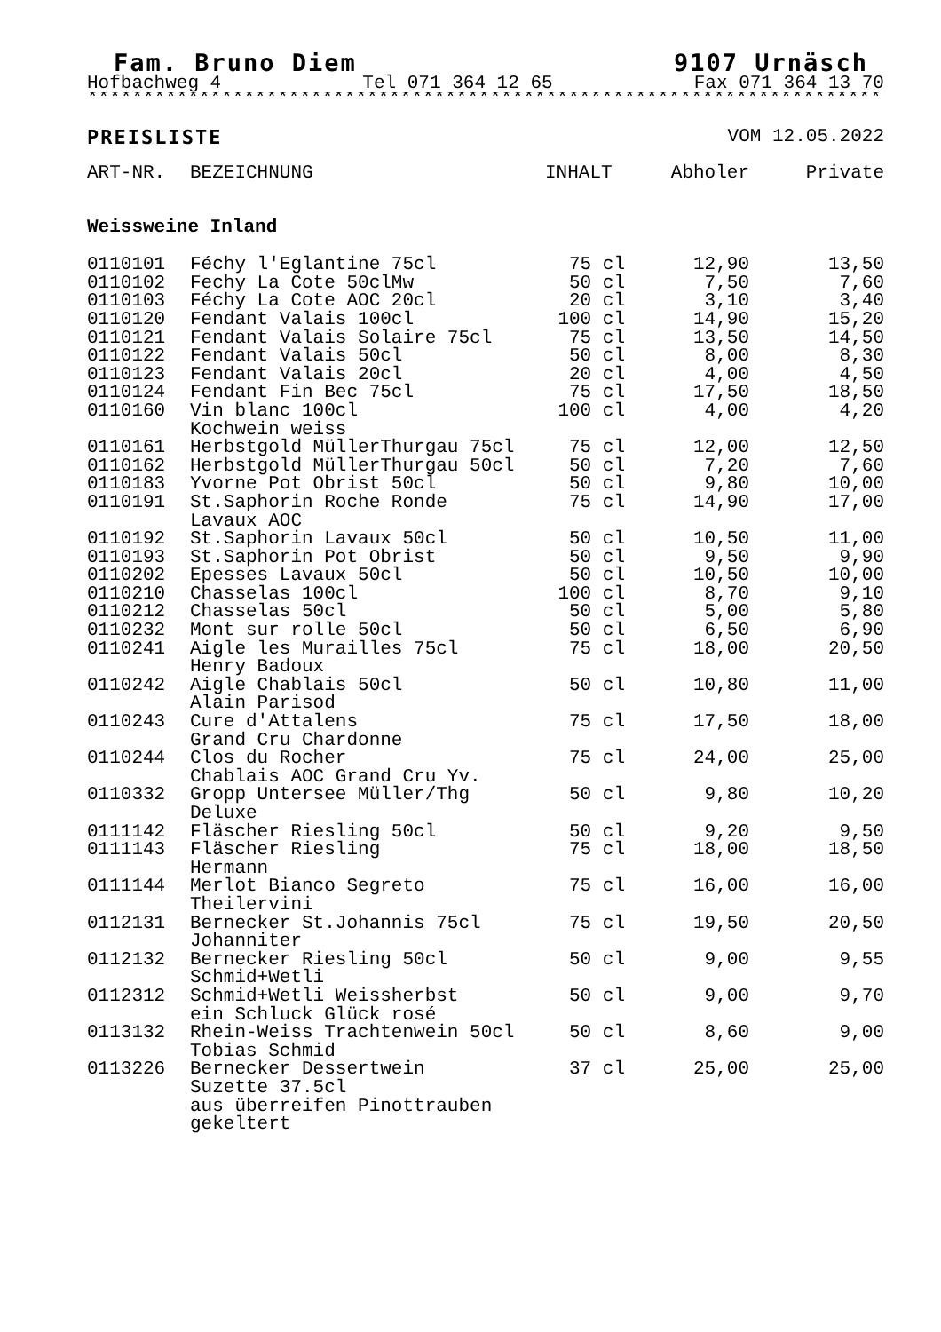Fam. Bruno Diem 9107 Urnäsch
Hofbachweg 4 Tel 071 364 12 65 Fax 071 364 13 70
*****************************************************************************
PREISLISTE VOM 12.05.2022
| ART-NR. | BEZEICHNUNG | INHALT | Abholer | Private |
| --- | --- | --- | --- | --- |
| Weissweine Inland | | | | |
| 0110101 | Féchy l'Eglantine 75cl | 75 cl | 12,90 | 13,50 |
| 0110102 | Fechy La Cote 50clMw | 50 cl | 7,50 | 7,60 |
| 0110103 | Féchy La Cote AOC 20cl | 20 cl | 3,10 | 3,40 |
| 0110120 | Fendant Valais 100cl | 100 cl | 14,90 | 15,20 |
| 0110121 | Fendant Valais Solaire 75cl | 75 cl | 13,50 | 14,50 |
| 0110122 | Fendant Valais 50cl | 50 cl | 8,00 | 8,30 |
| 0110123 | Fendant Valais 20cl | 20 cl | 4,00 | 4,50 |
| 0110124 | Fendant Fin Bec 75cl | 75 cl | 17,50 | 18,50 |
| 0110160 | Vin blanc 100cl Kochwein weiss | 100 cl | 4,00 | 4,20 |
| 0110161 | Herbstgold MüllerThurgau 75cl | 75 cl | 12,00 | 12,50 |
| 0110162 | Herbstgold MüllerThurgau 50cl | 50 cl | 7,20 | 7,60 |
| 0110183 | Yvorne Pot Obrist 50cl | 50 cl | 9,80 | 10,00 |
| 0110191 | St.Saphorin Roche Ronde Lavaux AOC | 75 cl | 14,90 | 17,00 |
| 0110192 | St.Saphorin Lavaux 50cl | 50 cl | 10,50 | 11,00 |
| 0110193 | St.Saphorin Pot Obrist | 50 cl | 9,50 | 9,90 |
| 0110202 | Epesses Lavaux 50cl | 50 cl | 10,50 | 10,00 |
| 0110210 | Chasselas 100cl | 100 cl | 8,70 | 9,10 |
| 0110212 | Chasselas 50cl | 50 cl | 5,00 | 5,80 |
| 0110232 | Mont sur rolle 50cl | 50 cl | 6,50 | 6,90 |
| 0110241 | Aigle les Murailles 75cl Henry Badoux | 75 cl | 18,00 | 20,50 |
| 0110242 | Aigle Chablais 50cl Alain Parisod | 50 cl | 10,80 | 11,00 |
| 0110243 | Cure d'Attalens Grand Cru Chardonne | 75 cl | 17,50 | 18,00 |
| 0110244 | Clos du Rocher Chablais AOC Grand Cru Yv. | 75 cl | 24,00 | 25,00 |
| 0110332 | Gropp Untersee Müller/Thg Deluxe | 50 cl | 9,80 | 10,20 |
| 0111142 | Fläscher Riesling 50cl | 50 cl | 9,20 | 9,50 |
| 0111143 | Fläscher Riesling Hermann | 75 cl | 18,00 | 18,50 |
| 0111144 | Merlot Bianco Segreto Theilervini | 75 cl | 16,00 | 16,00 |
| 0112131 | Bernecker St.Johannis 75cl Johanniter | 75 cl | 19,50 | 20,50 |
| 0112132 | Bernecker Riesling 50cl Schmid+Wetli | 50 cl | 9,00 | 9,55 |
| 0112312 | Schmid+Wetli Weissherbst ein Schluck Glück rosé | 50 cl | 9,00 | 9,70 |
| 0113132 | Rhein-Weiss Trachtenwein 50cl Tobias Schmid | 50 cl | 8,60 | 9,00 |
| 0113226 | Bernecker Dessertwein Suzette 37.5cl aus überreifen Pinottrauben gekeltert | 37 cl | 25,00 | 25,00 |